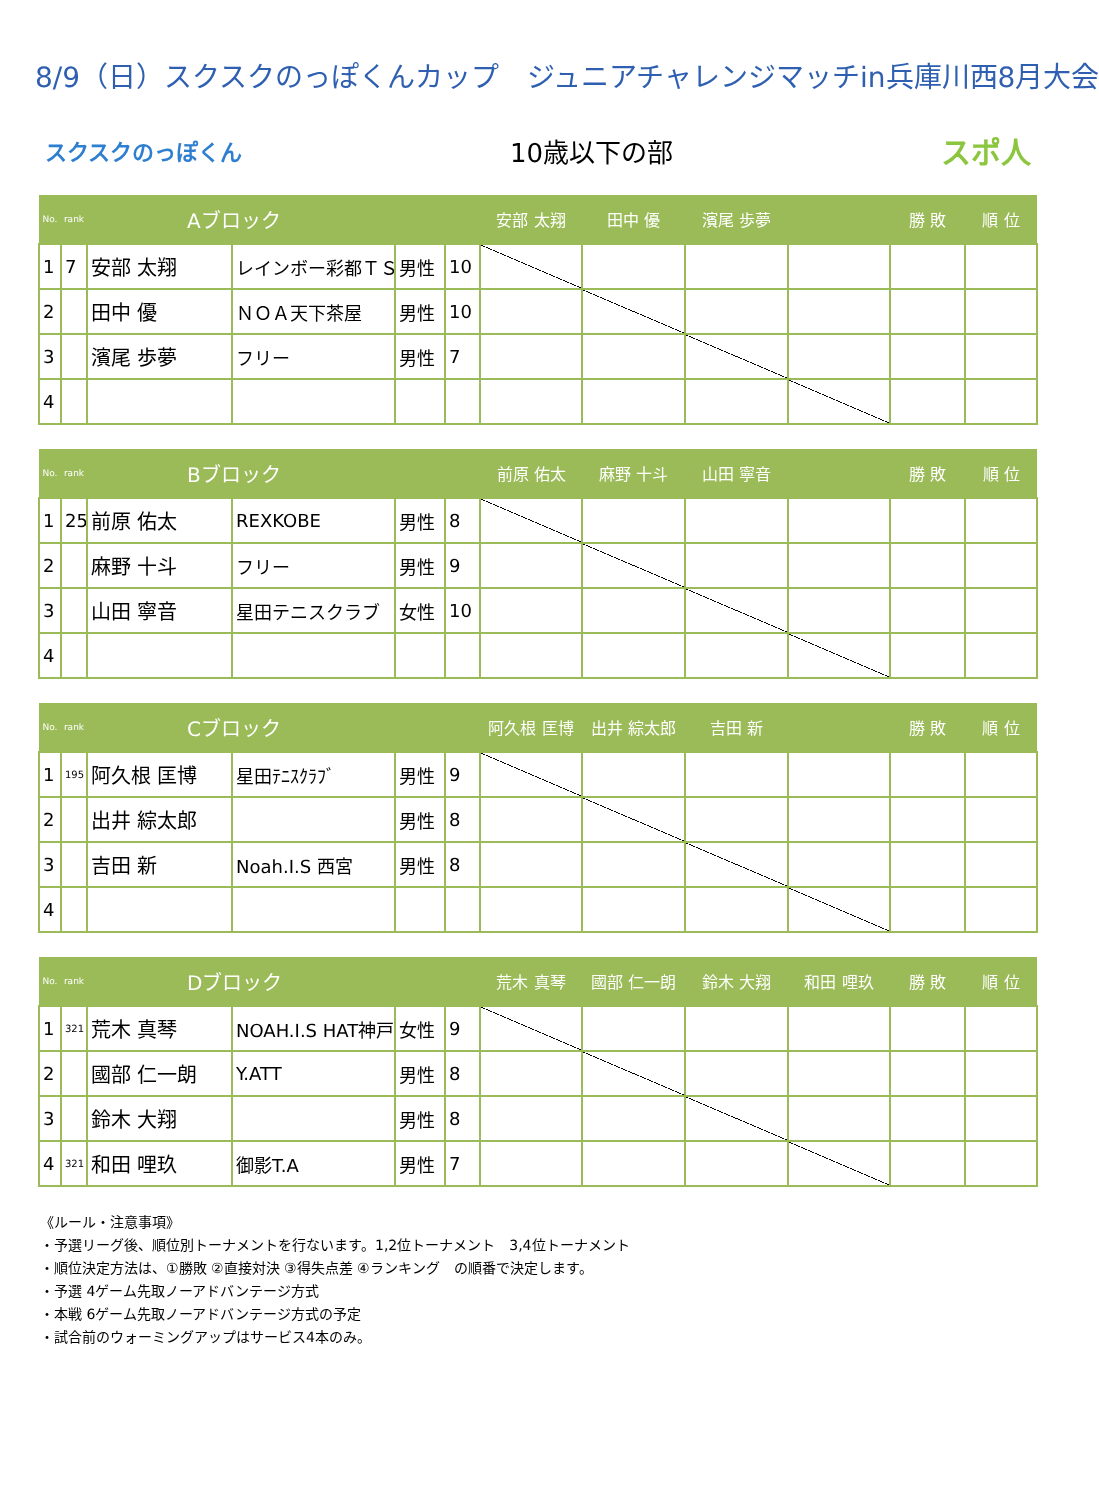8/9（日）スクスクのっぽくんカップ　ジュニアチャレンジマッチin兵庫川西8月大会
スクスクのっぽくん 10歳以下の部 スポ人
| No. | rank | Aブロック | | | | 安部 太翔 | 田中 優 | 濱尾 歩夢 | | 勝 敗 | 順 位 |
| --- | --- | --- | --- | --- | --- | --- | --- | --- | --- | --- | --- |
| 1 | 7 | 安部 太翔 | レインボー彩都ＴＳ | 男性 | 10 | | | | | | |
| 2 | | 田中 優 | ＮＯＡ天下茶屋 | 男性 | 10 | | | | | | |
| 3 | | 濱尾 歩夢 | フリー | 男性 | 7 | | | | | | |
| 4 | | | | | | | | | | | |
| No. | rank | Bブロック | | | | 前原 佑太 | 麻野 十斗 | 山田 寧音 | | 勝 敗 | 順 位 |
| --- | --- | --- | --- | --- | --- | --- | --- | --- | --- | --- | --- |
| 1 | 25 | 前原 佑太 | REXKOBE | 男性 | 8 | | | | | | |
| 2 | | 麻野 十斗 | フリー | 男性 | 9 | | | | | | |
| 3 | | 山田 寧音 | 星田テニスクラブ | 女性 | 10 | | | | | | |
| 4 | | | | | | | | | | | |
| No. | rank | Cブロック | | | | 阿久根 匡博 | 出井 綜太郎 | 吉田 新 | | 勝 敗 | 順 位 |
| --- | --- | --- | --- | --- | --- | --- | --- | --- | --- | --- | --- |
| 1 | 195 | 阿久根 匡博 | 星田ﾃﾆｽｸﾗﾌﾞ | 男性 | 9 | | | | | | |
| 2 | | 出井 綜太郎 | | 男性 | 8 | | | | | | |
| 3 | | 吉田 新 | Noah.I.S 西宮 | 男性 | 8 | | | | | | |
| 4 | | | | | | | | | | | |
| No. | rank | Dブロック | | | | 荒木 真琴 | 國部 仁一朗 | 鈴木 大翔 | 和田 哩玖 | 勝 敗 | 順 位 |
| --- | --- | --- | --- | --- | --- | --- | --- | --- | --- | --- | --- |
| 1 | 321 | 荒木 真琴 | NOAH.I.S HAT神戸 | 女性 | 9 | | | | | | |
| 2 | | 國部 仁一朗 | Y.ATT | 男性 | 8 | | | | | | |
| 3 | | 鈴木 大翔 | | 男性 | 8 | | | | | | |
| 4 | 321 | 和田 哩玖 | 御影T.A | 男性 | 7 | | | | | | |
《ルール・注意事項》
・予選リーグ後、順位別トーナメントを行ないます。1,2位トーナメント　3,4位トーナメント
・順位決定方法は、①勝敗 ②直接対決 ③得失点差 ④ランキング　の順番で決定します。
・予選 4ゲーム先取ノーアドバンテージ方式
・本戦 6ゲーム先取ノーアドバンテージ方式の予定
・試合前のウォーミングアップはサービス4本のみ。